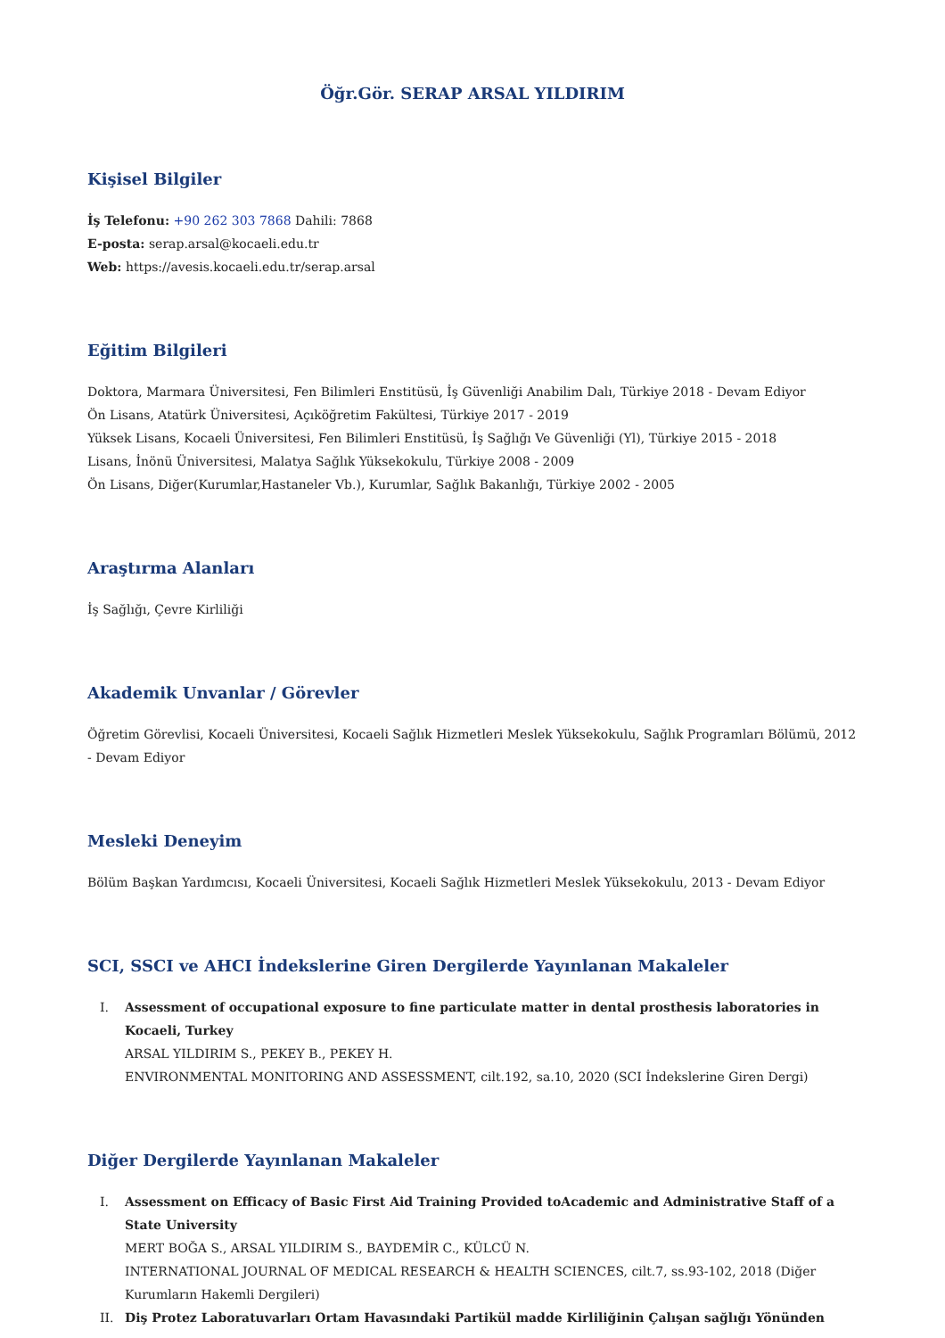Öğr.Gör. SERAP ARSAL YILDIRIM
Kişisel Bilgiler
İş Telefonu: +90 262 303 7868 Dahili: 7868
E-posta: serap.arsal@kocaeli.edu.tr
Web: https://avesis.kocaeli.edu.tr/serap.arsal
Eğitim Bilgileri
Doktora, Marmara Üniversitesi, Fen Bilimleri Enstitüsü, İş Güvenliği Anabilim Dalı, Türkiye 2018 - Devam Ediyor
Ön Lisans, Atatürk Üniversitesi, Açıköğretim Fakültesi, Türkiye 2017 - 2019
Yüksek Lisans, Kocaeli Üniversitesi, Fen Bilimleri Enstitüsü, İş Sağlığı Ve Güvenliği (Yl), Türkiye 2015 - 2018
Lisans, İnönü Üniversitesi, Malatya Sağlık Yüksekokulu, Türkiye 2008 - 2009
Ön Lisans, Diğer(Kurumlar,Hastaneler Vb.), Kurumlar, Sağlık Bakanlığı, Türkiye 2002 - 2005
Araştırma Alanları
İş Sağlığı, Çevre Kirliliği
Akademik Unvanlar / Görevler
Öğretim Görevlisi, Kocaeli Üniversitesi, Kocaeli Sağlık Hizmetleri Meslek Yüksekokulu, Sağlık Programları Bölümü, 2012 - Devam Ediyor
Mesleki Deneyim
Bölüm Başkan Yardımcısı, Kocaeli Üniversitesi, Kocaeli Sağlık Hizmetleri Meslek Yüksekokulu, 2013 - Devam Ediyor
SCI, SSCI ve AHCI İndekslerine Giren Dergilerde Yayınlanan Makaleler
I. Assessment of occupational exposure to fine particulate matter in dental prosthesis laboratories in Kocaeli, Turkey
ARSAL YILDIRIM S., PEKEY B., PEKEY H.
ENVIRONMENTAL MONITORING AND ASSESSMENT, cilt.192, sa.10, 2020 (SCI İndekslerine Giren Dergi)
Diğer Dergilerde Yayınlanan Makaleler
I. Assessment on Efficacy of Basic First Aid Training Provided toAcademic and Administrative Staff of a State University
MERT BOĞA S., ARSAL YILDIRIM S., BAYDEMİR C., KÜLCÜ N.
INTERNATIONAL JOURNAL OF MEDICAL RESEARCH & HEALTH SCIENCES, cilt.7, ss.93-102, 2018 (Diğer Kurumların Hakemli Dergileri)
II. Diş Protez Laboratuvarları Ortam Havasındaki Partikül madde Kirliliğinin Çalışan sağlığı Yönünden